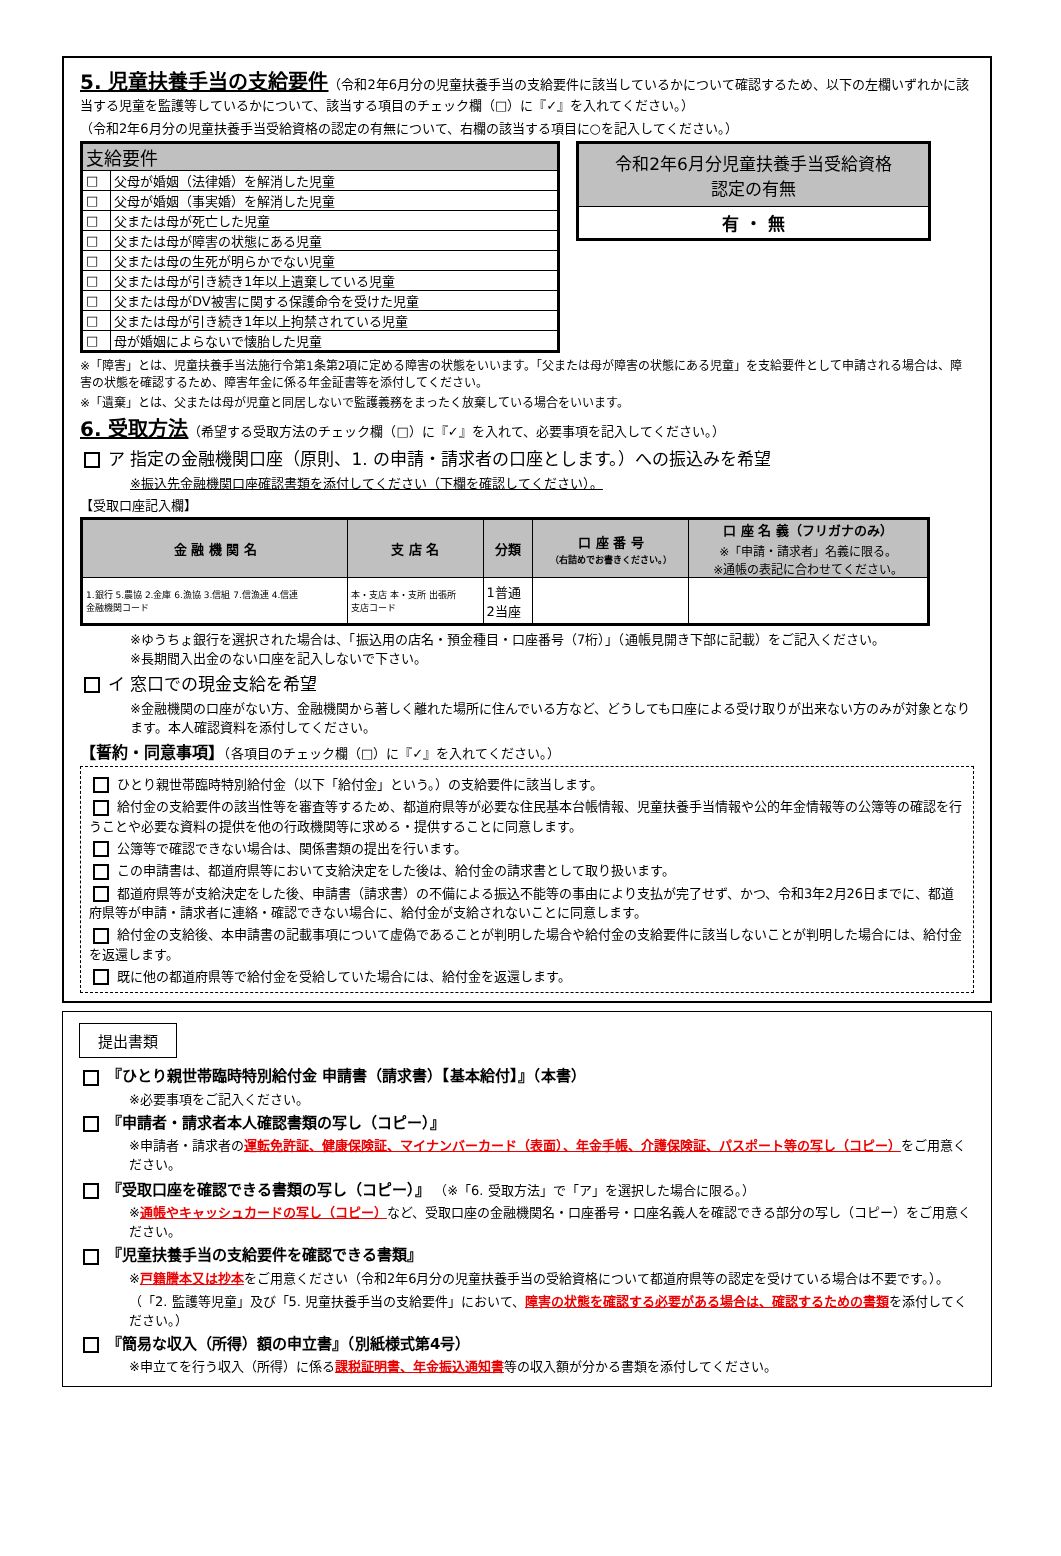5. 児童扶養手当の支給要件
（令和2年6月分の児童扶養手当の支給要件に該当しているかについて確認するため、以下の左欄いずれかに該当する児童を監護等しているかについて、該当する項目のチェック欄（□）に『✓』を入れてください。）
（令和2年6月分の児童扶養手当受給資格の認定の有無について、右欄の該当する項目に○を記入してください。）
| 支給要件 | |
| --- | --- |
| □ | 父母が婚姻（法律婚）を解消した児童 |
| □ | 父母が婚姻（事実婚）を解消した児童 |
| □ | 父または母が死亡した児童 |
| □ | 父または母が障害の状態にある児童 |
| □ | 父または母の生死が明らかでない児童 |
| □ | 父または母が引き続き1年以上遺棄している児童 |
| □ | 父または母がDV被害に関する保護命令を受けた児童 |
| □ | 父または母が引き続き1年以上拘禁されている児童 |
| □ | 母が婚姻によらないで懐胎した児童 |
| 令和2年6月分児童扶養手当受給資格 認定の有無 |
| --- |
| 有 ・ 無 |
※「障害」とは、児童扶養手当法施行令第1条第2項に定める障害の状態をいいます。「父または母が障害の状態にある児童」を支給要件として申請される場合は、障害の状態を確認するため、障害年金に係る年金証書等を添付してください。
※「遺棄」とは、父または母が児童と同居しないで監護義務をまったく放棄している場合をいいます。
6. 受取方法
（希望する受取方法のチェック欄（□）に『✓』を入れて、必要事項を記入してください。）
ア 指定の金融機関口座（原則、1. の申請・請求者の口座とします。）への振込みを希望
※振込先金融機関口座確認書類を添付してください（下欄を確認してください）。
【受取口座記入欄】
| 金 融 機 関 名 | 支 店 名 | 分類 | 口 座 番 号 （右詰めでお書きください。） | 口 座 名 義（フリガナのみ） ※「申請・請求者」名義に限る。 ※通帳の表記に合わせてください。 |
| --- | --- | --- | --- | --- |
| 1.銀行 5.農協 2.金庫 6.漁協 3.信組 7.信漁連 4.信連 金融機関コード | 本・支店 本・支所 出張所 支店コード | 1普通 2当座 | | |
※ゆうちょ銀行を選択された場合は、「振込用の店名・預金種目・口座番号（7桁）」（通帳見開き下部に記載）をご記入ください。
※長期間入出金のない口座を記入しないで下さい。
イ 窓口での現金支給を希望
※金融機関の口座がない方、金融機関から著しく離れた場所に住んでいる方など、どうしても口座による受け取りが出来ない方のみが対象となります。本人確認資料を添付してください。
【誓約・同意事項】（各項目のチェック欄（□）に『✓』を入れてください。）
ひとり親世帯臨時特別給付金（以下「給付金」という。）の支給要件に該当します。
給付金の支給要件の該当性等を審査等するため、都道府県等が必要な住民基本台帳情報、児童扶養手当情報や公的年金情報等の公簿等の確認を行うことや必要な資料の提供を他の行政機関等に求める・提供することに同意します。
公簿等で確認できない場合は、関係書類の提出を行います。
この申請書は、都道府県等において支給決定をした後は、給付金の請求書として取り扱います。
都道府県等が支給決定をした後、申請書（請求書）の不備による振込不能等の事由により支払が完了せず、かつ、令和3年2月26日までに、都道府県等が申請・請求者に連絡・確認できない場合に、給付金が支給されないことに同意します。
給付金の支給後、本申請書の記載事項について虚偽であることが判明した場合や給付金の支給要件に該当しないことが判明した場合には、給付金を返還します。
既に他の都道府県等で給付金を受給していた場合には、給付金を返還します。
提出書類
『ひとり親世帯臨時特別給付金 申請書（請求書）【基本給付】』（本書）
※必要事項をご記入ください。
『申請者・請求者本人確認書類の写し（コピー）』
※申請者・請求者の運転免許証、健康保険証、マイナンバーカード（表面）、年金手帳、介護保険証、パスポート等の写し（コピー）をご用意ください。
『受取口座を確認できる書類の写し（コピー）』 （※「6. 受取方法」で「ア」を選択した場合に限る。）
※通帳やキャッシュカードの写し（コピー）など、受取口座の金融機関名・口座番号・口座名義人を確認できる部分の写し（コピー）をご用意ください。
『児童扶養手当の支給要件を確認できる書類』
※戸籍謄本又は抄本をご用意ください（令和2年6月分の児童扶養手当の受給資格について都道府県等の認定を受けている場合は不要です。）。（「2. 監護等児童」及び「5. 児童扶養手当の支給要件」において、障害の状態を確認する必要がある場合は、確認するための書類を添付してください。）
『簡易な収入（所得）額の申立書』（別紙様式第4号）
※申立てを行う収入（所得）に係る課税証明書、年金振込通知書等の収入額が分かる書類を添付してください。